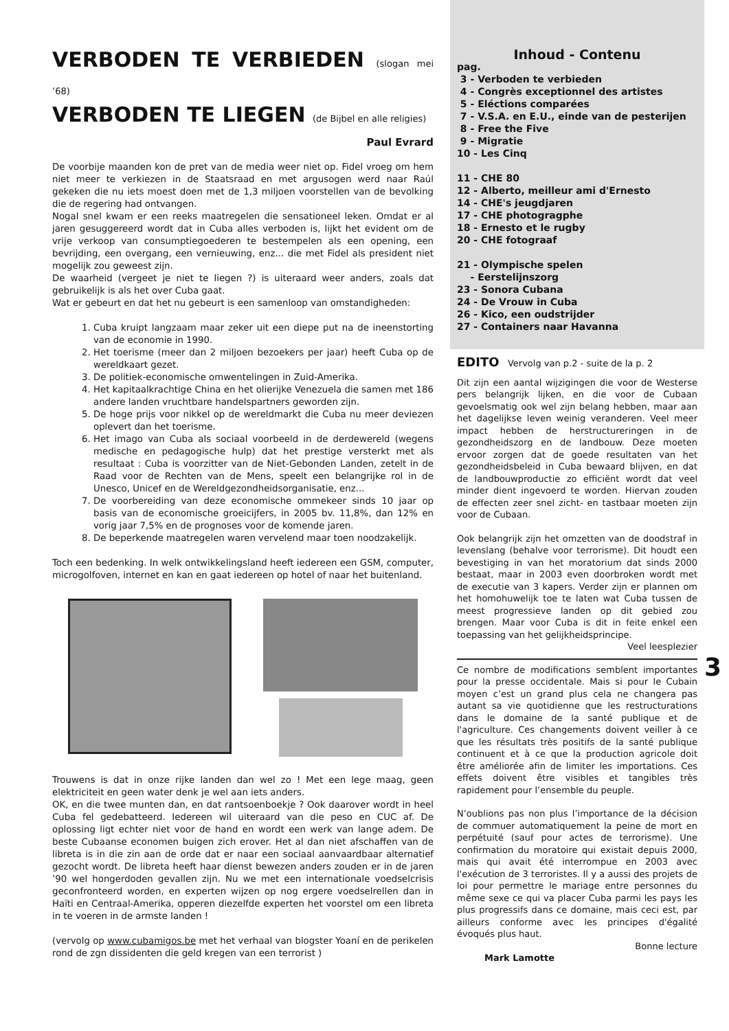VERBODEN TE VERBIEDEN (slogan mei ’68)
VERBODEN TE LIEGEN (de Bijbel en alle religies)
Paul Evrard
De voorbije maanden kon de pret van de media weer niet op. Fidel vroeg om hem niet meer te verkiezen in de Staatsraad en met argusogen werd naar Raúl gekeken die nu iets moest doen met de 1,3 miljoen voorstellen van de bevolking die de regering had ontvangen.
Nogal snel kwam er een reeks maatregelen die sensationeel leken. Omdat er al jaren gesuggereerd wordt dat in Cuba alles verboden is, lijkt het evident om de vrije verkoop van consumptiegoederen te bestempelen als een opening, een bevrijding, een overgang, een vernieuwing, enz... die met Fidel als president niet mogelijk zou geweest zijn.
De waarheid (vergeet je niet te liegen ?) is uiteraard weer anders, zoals dat gebruikelijk is als het over Cuba gaat.
Wat er gebeurt en dat het nu gebeurt is een samenloop van omstandigheden:
1. Cuba kruipt langzaam maar zeker uit een diepe put na de ineenstorting van de economie in 1990.
2. Het toerisme (meer dan 2 miljoen bezoekers per jaar) heeft Cuba op de wereldkaart gezet.
3. De politiek-economische omwentelingen in Zuid-Amerika.
4. Het kapitaalkrachtige China en het olierijke Venezuela die samen met 186 andere landen vruchtbare handelspartners geworden zijn.
5. De hoge prijs voor nikkel op de wereldmarkt die Cuba nu meer deviezen oplevert dan het toerisme.
6. Het imago van Cuba als sociaal voorbeeld in de derdewereld (wegens medische en pedagogische hulp) dat het prestige versterkt met als resultaat : Cuba is voorzitter van de Niet-Gebonden Landen, zetelt in de Raad voor de Rechten van de Mens, speelt een belangrijke rol in de Unesco, Unicef en de Wereldgezondheidsorganisatie, enz...
7. De voorbereiding van deze economische ommekeer sinds 10 jaar op basis van de economische groeicijfers, in 2005 bv. 11,8%, dan 12% en vorig jaar 7,5% en de prognoses voor de komende jaren.
8. De beperkende maatregelen waren vervelend maar toen noodzakelijk.
Toch een bedenking. In welk ontwikkelingsland heeft iedereen een GSM, computer, microgolfoven, internet en kan en gaat iedereen op hotel of naar het buitenland.
Trouwens is dat in onze rijke landen dan wel zo ! Met een lege maag, geen elektriciteit en geen water denk je wel aan iets anders.
OK, en die twee munten dan, en dat rantsoenboekje ? Ook daarover wordt in heel Cuba fel gedebatteerd. Iedereen wil uiteraard van die peso en CUC af. De oplossing ligt echter niet voor de hand en wordt een werk van lange adem. De beste Cubaanse economen buigen zich erover. Het al dan niet afschaffen van de libreta is in die zin aan de orde dat er naar een sociaal aanvaardbaar alternatief gezocht wordt. De libreta heeft haar dienst bewezen anders zouden er in de jaren ’90 wel hongerdoden gevallen zijn. Nu we met een internationale voedselcrisis geconfronteerd worden, en experten wijzen op nog ergere voedselrellen dan in Haïti en Centraal-Amerika, opperen diezelfde experten het voorstel om een libreta in te voeren in de armste landen !
(vervolg op www.cubamigos.be met het verhaal van blogster Yoaní en de perikelen rond de zgn dissidenten die geld kregen van een terrorist )
Inhoud - Contenu
pag.
3 - Verboden te verbieden
4 - Congrès exceptionnel des artistes
5 - Eléctions comparées
7 - V.S.A. en E.U., einde van de pesterijen
8 - Free the Five
9 - Migratie
10 - Les Cinq
11 - CHE 80
12 - Alberto, meilleur ami d'Ernesto
14 - CHE's jeugdjaren
17 - CHE photogragphe
18 - Ernesto et le rugby
20 - CHE fotograaf
21 - Olympische spelen
- Eerstelijnszorg
23 - Sonora Cubana
24 - De Vrouw in Cuba
26 - Kico, een oudstrijder
27 - Containers naar Havanna
EDITO Vervolg van p.2 - suite de la p. 2
Dit zijn een aantal wijzigingen die voor de Westerse pers belangrijk lijken, en die voor de Cubaan gevoelsmatig ook wel zijn belang hebben, maar aan het dagelijkse leven weinig veranderen. Veel meer impact hebben de herstructureringen in de gezondheidszorg en de landbouw. Deze moeten ervoor zorgen dat de goede resultaten van het gezondheidsbeleid in Cuba bewaard blijven, en dat de landbouwproductie zo efficiënt wordt dat veel minder dient ingevoerd te worden. Hiervan zouden de effecten zeer snel zicht- en tastbaar moeten zijn voor de Cubaan.
Ook belangrijk zijn het omzetten van de doodstraf in levenslang (behalve voor terrorisme). Dit houdt een bevestiging in van het moratorium dat sinds 2000 bestaat, maar in 2003 even doorbroken wordt met de executie van 3 kapers. Verder zijn er plannen om het homohuwelijk toe te laten wat Cuba tussen de meest progressieve landen op dit gebied zou brengen. Maar voor Cuba is dit in feite enkel een toepassing van het gelijkheidsprincipe.
Veel leesplezier
Ce nombre de modifications semblent importantes pour la presse occidentale. Mais si pour le Cubain moyen c’est un grand plus cela ne changera pas autant sa vie quotidienne que les restructurations dans le domaine de la santé publique et de l'agriculture. Ces changements doivent veiller à ce que les résultats très positifs de la santé publique continuent et à ce que la production agricole doit être améliorée afin de limiter les importations. Ces effets doivent être visibles et tangibles très rapidement pour l’ensemble du peuple.
N’oublions pas non plus l’importance de la décision de commuer automatiquement la peine de mort en perpétuité (sauf pour actes de terrorisme). Une confirmation du moratoire qui existait depuis 2000, mais qui avait été interrompue en 2003 avec l'exécution de 3 terroristes. Il y a aussi des projets de loi pour permettre le mariage entre personnes du même sexe ce qui va placer Cuba parmi les pays les plus progressifs dans ce domaine, mais ceci est, par ailleurs conforme avec les principes d'égalité évoqués plus haut.
Bonne lecture
Mark Lamotte
3